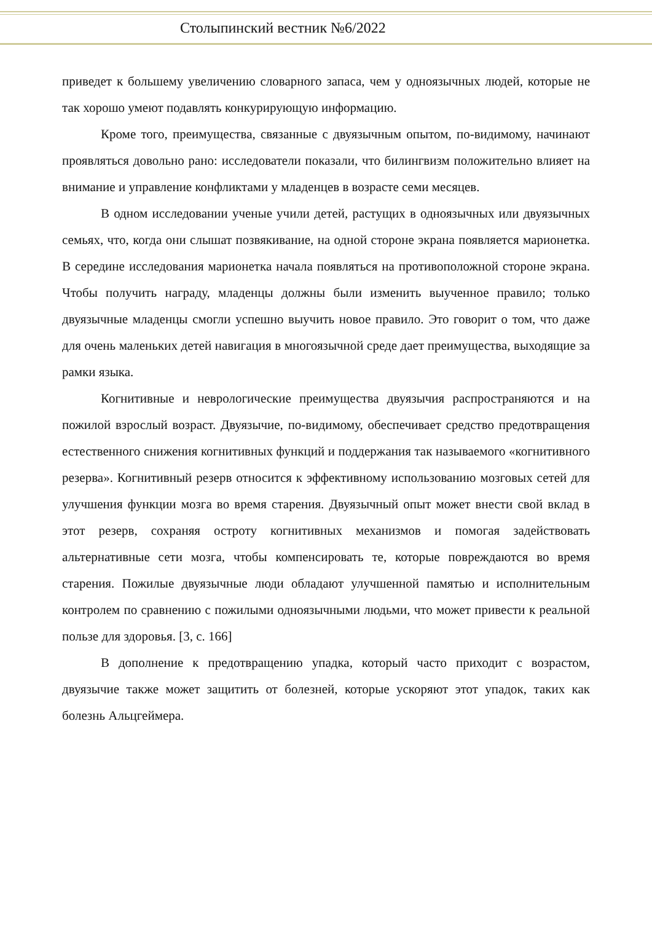Столыпинский вестник №6/2022
приведет к большему увеличению словарного запаса, чем у одноязычных людей, которые не так хорошо умеют подавлять конкурирующую информацию.
Кроме того, преимущества, связанные с двуязычным опытом, по-видимому, начинают проявляться довольно рано: исследователи показали, что билингвизм положительно влияет на внимание и управление конфликтами у младенцев в возрасте семи месяцев.
В одном исследовании ученые учили детей, растущих в одноязычных или двуязычных семьях, что, когда они слышат позвякивание, на одной стороне экрана появляется марионетка. В середине исследования марионетка начала появляться на противоположной стороне экрана. Чтобы получить награду, младенцы должны были изменить выученное правило; только двуязычные младенцы смогли успешно выучить новое правило. Это говорит о том, что даже для очень маленьких детей навигация в многоязычной среде дает преимущества, выходящие за рамки языка.
Когнитивные и неврологические преимущества двуязычия распространяются и на пожилой взрослый возраст. Двуязычие, по-видимому, обеспечивает средство предотвращения естественного снижения когнитивных функций и поддержания так называемого «когнитивного резерва». Когнитивный резерв относится к эффективному использованию мозговых сетей для улучшения функции мозга во время старения. Двуязычный опыт может внести свой вклад в этот резерв, сохраняя остроту когнитивных механизмов и помогая задействовать альтернативные сети мозга, чтобы компенсировать те, которые повреждаются во время старения. Пожилые двуязычные люди обладают улучшенной памятью и исполнительным контролем по сравнению с пожилыми одноязычными людьми, что может привести к реальной пользе для здоровья. [3, с. 166]
В дополнение к предотвращению упадка, который часто приходит с возрастом, двуязычие также может защитить от болезней, которые ускоряют этот упадок, таких как болезнь Альцгеймера.